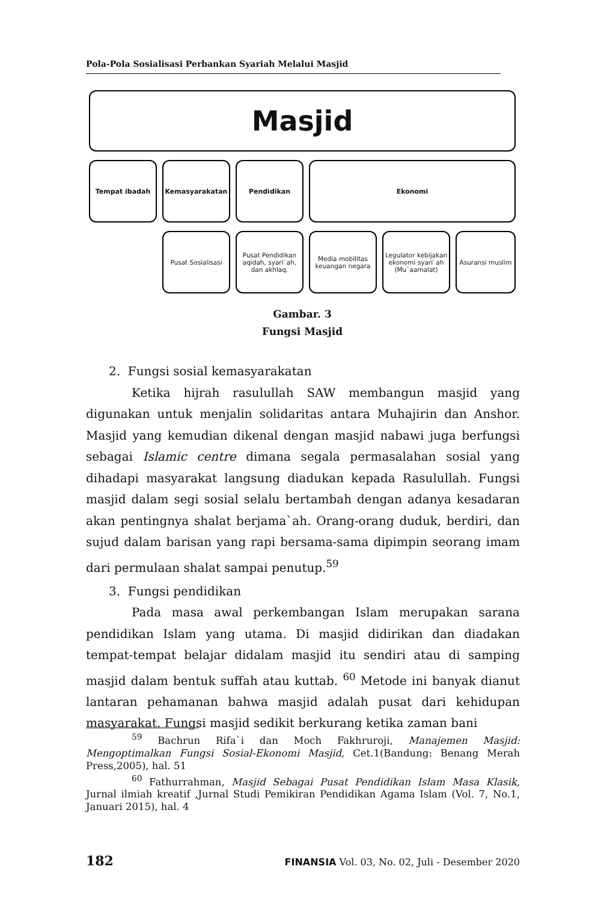Pola-Pola Sosialisasi Perbankan Syariah Melalui Masjid
Masjid
Tempat ibadah Kemasyarakatan Pendidikan Ekonomi
Pusat Sosialisasi Pusat Pendidikan aqidah, syari`ah, dan akhlaq.
Media mobilitas keuangan negara
Legulator kebijakan ekonomi syari`ah (Mu`aamalat)
Asuransi muslim
Gambar. 3
Fungsi Masjid
2. Fungsi sosial kemasyarakatan
Ketika hijrah rasulullah SAW membangun masjid yang digunakan untuk menjalin solidaritas antara Muhajirin dan Anshor. Masjid yang kemudian dikenal dengan masjid nabawi juga berfungsi sebagai Islamic centre dimana segala permasalahan sosial yang dihadapi masyarakat langsung diadukan kepada Rasulullah. Fungsi masjid dalam segi sosial selalu bertambah dengan adanya kesadaran akan pentingnya shalat berjama`ah. Orang-orang duduk, berdiri, dan sujud dalam barisan yang rapi bersama-sama dipimpin seorang imam dari permulaan shalat sampai penutup.<sup>59</sup>
3. Fungsi pendidikan
Pada masa awal perkembangan Islam merupakan sarana pendidikan Islam yang utama. Di masjid didirikan dan diadakan tempat-tempat belajar didalam masjid itu sendiri atau di samping masjid dalam bentuk suffah atau kuttab. <sup>60</sup> Metode ini banyak dianut lantaran pehamanan bahwa masjid adalah pusat dari kehidupan masyarakat. Fungsi masjid sedikit berkurang ketika zaman bani
<sup>59</sup> Bachrun Rifa`i dan Moch Fakhruroji, Manajemen Masjid: Mengoptimalkan Fungsi Sosial-Ekonomi Masjid, Cet.1(Bandung: Benang Merah Press,2005), hal. 51
<sup>60</sup> Fathurrahman, Masjid Sebagai Pusat Pendidikan Islam Masa Klasik, Jurnal ilmiah kreatif ,Jurnal Studi Pemikiran Pendidikan Agama Islam (Vol. 7, No.1, Januari 2015), hal. 4
182 FINANSIA Vol. 03, No. 02, Juli - Desember 2020